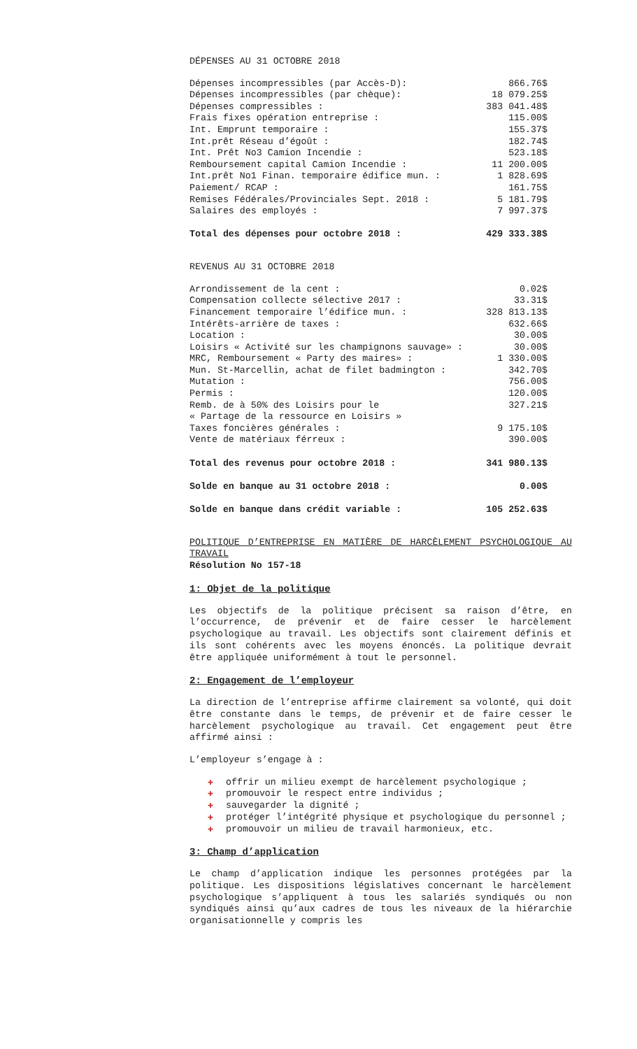DÉPENSES AU 31 OCTOBRE 2018
| Dépenses incompressibles (par Accès-D): | 866.76$ |
| Dépenses incompressibles (par chèque): | 18 079.25$ |
| Dépenses compressibles : | 383 041.48$ |
| Frais fixes opération entreprise : | 115.00$ |
| Int. Emprunt temporaire : | 155.37$ |
| Int.prêt Réseau d’égoût : | 182.74$ |
| Int. Prêt No3 Camion Incendie : | 523.18$ |
| Remboursement capital Camion Incendie : | 11 200.00$ |
| Int.prêt No1 Finan. temporaire édifice mun. : | 1 828.69$ |
| Paiement/ RCAP : | 161.75$ |
| Remises Fédérales/Provinciales Sept. 2018 : | 5 181.79$ |
| Salaires des employés : | 7 997.37$ |
| Total des dépenses pour octobre 2018 : | 429 333.38$ |
REVENUS AU 31 OCTOBRE 2018
| Arrondissement de la cent : | 0.02$ |
| Compensation collecte sélective 2017 : | 33.31$ |
| Financement temporaire l’édifice mun. : | 328 813.13$ |
| Intérêts-arrière de taxes : | 632.66$ |
| Location : | 30.00$ |
| Loisirs « Activité sur les champignons sauvage» : | 30.00$ |
| MRC, Remboursement « Party des maires» : | 1 330.00$ |
| Mun. St-Marcellin, achat de filet badmington : | 342.70$ |
| Mutation : | 756.00$ |
| Permis : | 120.00$ |
| Remb. de à 50% des Loisirs pour le « Partage de la ressource en Loisirs » | 327.21$ |
| Taxes foncières générales : | 9 175.10$ |
| Vente de matériaux férreux : | 390.00$ |
| Total des revenus pour octobre 2018 : | 341 980.13$ |
| Solde en banque au 31 octobre 2018 : | 0.00$ |
| Solde en banque dans crédit variable : | 105 252.63$ |
POLITIQUE D’ENTREPRISE EN MATIÈRE DE HARCÈLEMENT PSYCHOLOGIQUE AU TRAVAIL
Résolution No 157-18
1: Objet de la politique
Les objectifs de la politique précisent sa raison d’être, en l’occurrence, de prévenir et de faire cesser le harcèlement psychologique au travail. Les objectifs sont clairement définis et ils sont cohérents avec les moyens énoncés. La politique devrait être appliquée uniformément à tout le personnel.
2: Engagement de l’employeur
La direction de l’entreprise affirme clairement sa volonté, qui doit être constante dans le temps, de prévenir et de faire cesser le harcèlement psychologique au travail. Cet engagement peut être affirmé ainsi :
L’employeur s’engage à :
✚ offrir un milieu exempt de harcèlement psychologique ;
✚ promouvoir le respect entre individus ;
✚ sauvegarder la dignité ;
✚ protéger l’intégrité physique et psychologique du personnel ;
✚ promouvoir un milieu de travail harmonieux, etc.
3: Champ d’application
Le champ d’application indique les personnes protégées par la politique. Les dispositions législatives concernant le harcèlement psychologique s’appliquent à tous les salariés syndiqués ou non syndiqués ainsi qu’aux cadres de tous les niveaux de la hiérarchie organisationnelle y compris les